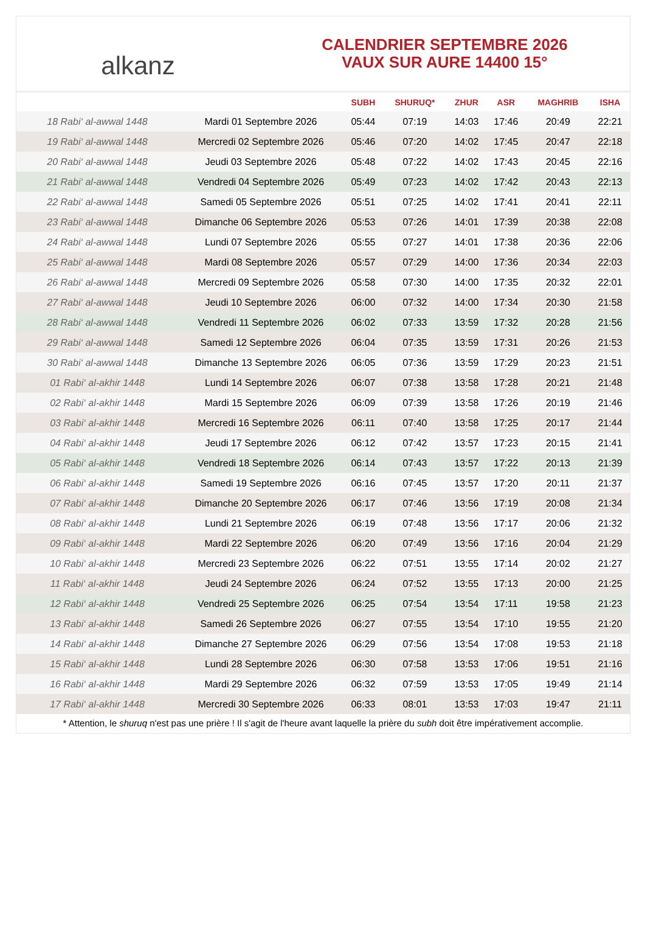alkanz
CALENDRIER SEPTEMBRE 2026
VAUX SUR AURE 14400 15°
| | | SUBH | SHURUQ* | ZHUR | ASR | MAGHRIB | ISHA |
| --- | --- | --- | --- | --- | --- | --- | --- |
| 18 Rabi‘ al-awwal 1448 | Mardi 01 Septembre 2026 | 05:44 | 07:19 | 14:03 | 17:46 | 20:49 | 22:21 |
| 19 Rabi‘ al-awwal 1448 | Mercredi 02 Septembre 2026 | 05:46 | 07:20 | 14:02 | 17:45 | 20:47 | 22:18 |
| 20 Rabi‘ al-awwal 1448 | Jeudi 03 Septembre 2026 | 05:48 | 07:22 | 14:02 | 17:43 | 20:45 | 22:16 |
| 21 Rabi‘ al-awwal 1448 | Vendredi 04 Septembre 2026 | 05:49 | 07:23 | 14:02 | 17:42 | 20:43 | 22:13 |
| 22 Rabi‘ al-awwal 1448 | Samedi 05 Septembre 2026 | 05:51 | 07:25 | 14:02 | 17:41 | 20:41 | 22:11 |
| 23 Rabi‘ al-awwal 1448 | Dimanche 06 Septembre 2026 | 05:53 | 07:26 | 14:01 | 17:39 | 20:38 | 22:08 |
| 24 Rabi‘ al-awwal 1448 | Lundi 07 Septembre 2026 | 05:55 | 07:27 | 14:01 | 17:38 | 20:36 | 22:06 |
| 25 Rabi‘ al-awwal 1448 | Mardi 08 Septembre 2026 | 05:57 | 07:29 | 14:00 | 17:36 | 20:34 | 22:03 |
| 26 Rabi‘ al-awwal 1448 | Mercredi 09 Septembre 2026 | 05:58 | 07:30 | 14:00 | 17:35 | 20:32 | 22:01 |
| 27 Rabi‘ al-awwal 1448 | Jeudi 10 Septembre 2026 | 06:00 | 07:32 | 14:00 | 17:34 | 20:30 | 21:58 |
| 28 Rabi‘ al-awwal 1448 | Vendredi 11 Septembre 2026 | 06:02 | 07:33 | 13:59 | 17:32 | 20:28 | 21:56 |
| 29 Rabi‘ al-awwal 1448 | Samedi 12 Septembre 2026 | 06:04 | 07:35 | 13:59 | 17:31 | 20:26 | 21:53 |
| 30 Rabi‘ al-awwal 1448 | Dimanche 13 Septembre 2026 | 06:05 | 07:36 | 13:59 | 17:29 | 20:23 | 21:51 |
| 01 Rabi‘ al-akhir 1448 | Lundi 14 Septembre 2026 | 06:07 | 07:38 | 13:58 | 17:28 | 20:21 | 21:48 |
| 02 Rabi‘ al-akhir 1448 | Mardi 15 Septembre 2026 | 06:09 | 07:39 | 13:58 | 17:26 | 20:19 | 21:46 |
| 03 Rabi‘ al-akhir 1448 | Mercredi 16 Septembre 2026 | 06:11 | 07:40 | 13:58 | 17:25 | 20:17 | 21:44 |
| 04 Rabi‘ al-akhir 1448 | Jeudi 17 Septembre 2026 | 06:12 | 07:42 | 13:57 | 17:23 | 20:15 | 21:41 |
| 05 Rabi‘ al-akhir 1448 | Vendredi 18 Septembre 2026 | 06:14 | 07:43 | 13:57 | 17:22 | 20:13 | 21:39 |
| 06 Rabi‘ al-akhir 1448 | Samedi 19 Septembre 2026 | 06:16 | 07:45 | 13:57 | 17:20 | 20:11 | 21:37 |
| 07 Rabi‘ al-akhir 1448 | Dimanche 20 Septembre 2026 | 06:17 | 07:46 | 13:56 | 17:19 | 20:08 | 21:34 |
| 08 Rabi‘ al-akhir 1448 | Lundi 21 Septembre 2026 | 06:19 | 07:48 | 13:56 | 17:17 | 20:06 | 21:32 |
| 09 Rabi‘ al-akhir 1448 | Mardi 22 Septembre 2026 | 06:20 | 07:49 | 13:56 | 17:16 | 20:04 | 21:29 |
| 10 Rabi‘ al-akhir 1448 | Mercredi 23 Septembre 2026 | 06:22 | 07:51 | 13:55 | 17:14 | 20:02 | 21:27 |
| 11 Rabi‘ al-akhir 1448 | Jeudi 24 Septembre 2026 | 06:24 | 07:52 | 13:55 | 17:13 | 20:00 | 21:25 |
| 12 Rabi‘ al-akhir 1448 | Vendredi 25 Septembre 2026 | 06:25 | 07:54 | 13:54 | 17:11 | 19:58 | 21:23 |
| 13 Rabi‘ al-akhir 1448 | Samedi 26 Septembre 2026 | 06:27 | 07:55 | 13:54 | 17:10 | 19:55 | 21:20 |
| 14 Rabi‘ al-akhir 1448 | Dimanche 27 Septembre 2026 | 06:29 | 07:56 | 13:54 | 17:08 | 19:53 | 21:18 |
| 15 Rabi‘ al-akhir 1448 | Lundi 28 Septembre 2026 | 06:30 | 07:58 | 13:53 | 17:06 | 19:51 | 21:16 |
| 16 Rabi‘ al-akhir 1448 | Mardi 29 Septembre 2026 | 06:32 | 07:59 | 13:53 | 17:05 | 19:49 | 21:14 |
| 17 Rabi‘ al-akhir 1448 | Mercredi 30 Septembre 2026 | 06:33 | 08:01 | 13:53 | 17:03 | 19:47 | 21:11 |
* Attention, le shuruq n'est pas une prière ! Il s'agit de l'heure avant laquelle la prière du subh doit être impérativement accomplie.